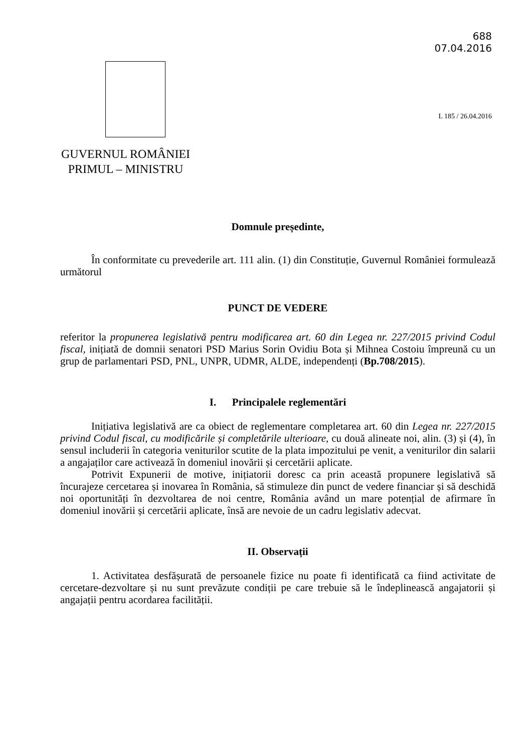688
07.04.2016
L 185 / 26.04.2016
GUVERNUL ROMÂNIEI
PRIMUL – MINISTRU
Domnule președinte,
În conformitate cu prevederile art. 111 alin. (1) din Constituție, Guvernul României formulează următorul
PUNCT DE VEDERE
referitor la propunerea legislativă pentru modificarea art. 60 din Legea nr. 227/2015 privind Codul fiscal, inițiată de domnii senatori PSD Marius Sorin Ovidiu Bota și Mihnea Costoiu împreună cu un grup de parlamentari PSD, PNL, UNPR, UDMR, ALDE, independenți (Bp.708/2015).
I. Principalele reglementări
Inițiativa legislativă are ca obiect de reglementare completarea art. 60 din Legea nr. 227/2015 privind Codul fiscal, cu modificările și completările ulterioare, cu două alineate noi, alin. (3) și (4), în sensul includerii în categoria veniturilor scutite de la plata impozitului pe venit, a veniturilor din salarii a angajaților care activează în domeniul inovării și cercetării aplicate.
Potrivit Expunerii de motive, inițiatorii doresc ca prin această propunere legislativă să încurajeze cercetarea și inovarea în România, să stimuleze din punct de vedere financiar și să deschidă noi oportunități în dezvoltarea de noi centre, România având un mare potențial de afirmare în domeniul inovării și cercetării aplicate, însă are nevoie de un cadru legislativ adecvat.
II. Observații
1. Activitatea desfășurată de persoanele fizice nu poate fi identificată ca fiind activitate de cercetare-dezvoltare și nu sunt prevăzute condiții pe care trebuie să le îndeplinească angajatorii și angajații pentru acordarea facilității.